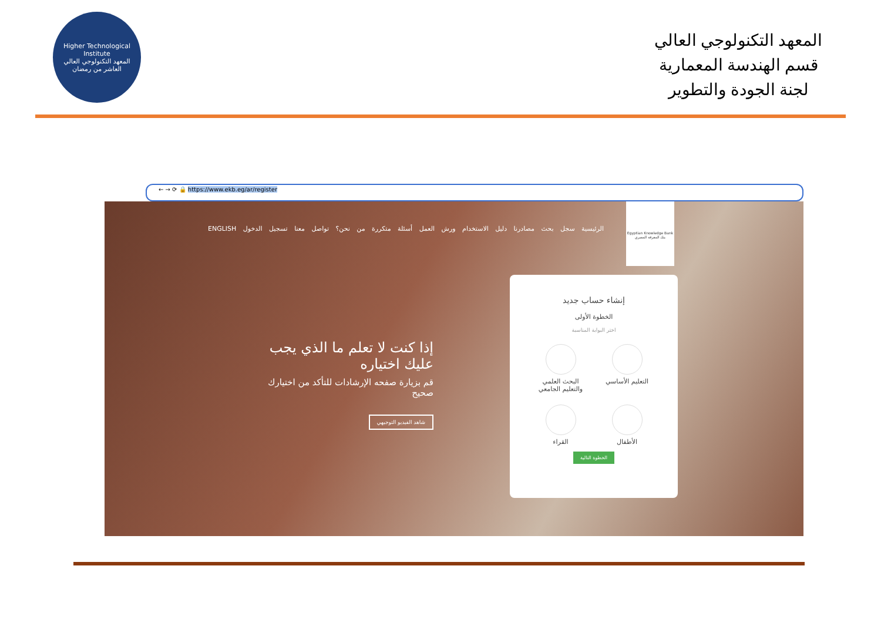Higher Technological Institute
المعهد التكنولوجي العالي
العاشر من رمضان
المعهد التكنولوجي العالي
قسم الهندسة المعمارية
لجنة الجودة والتطوير
← → ⟳ 🔒 https://www.ekb.eg/ar/register
الرئيسية سجل بحث مصادرنا دليل الاستخدام ورش العمل أسئلة متكررة من نحن؟ تواصل معنا تسجيل الدخول ENGLISH
Egyptian Knowledge Bank
بنك المعرفة المصري
إذا كنت لا تعلم ما الذي يجب عليك اختياره
قم بزيارة صفحه الإرشادات للتأكد من اختيارك صحيح
شاهد الفيديو التوجيهي
إنشاء حساب جديد
الخطوة الأولى
اختر البوابة المناسبة
التعليم الأساسي
البحث العلمي والتعليم الجامعي
الأطفال
القراء
الخطوة التالية